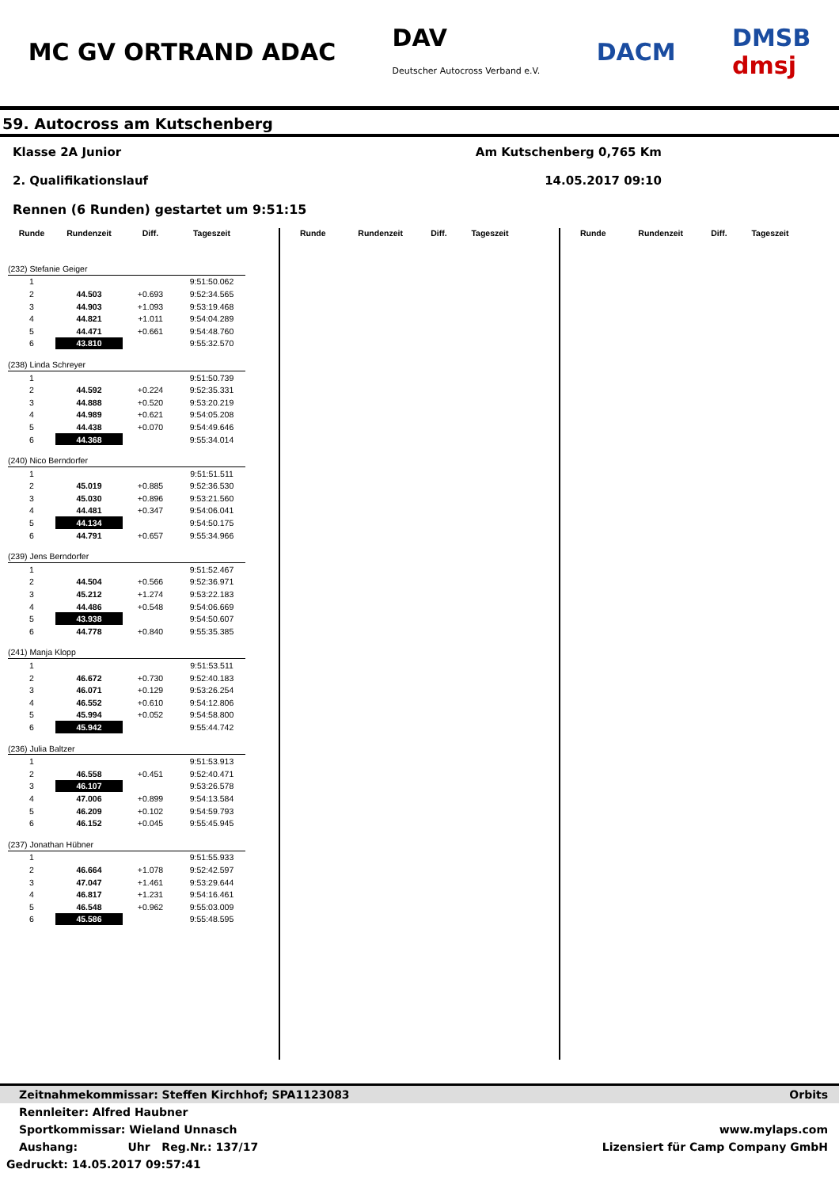MC GV ORTRAND ADAC DAV
Deutscher Autocross Verband e.V. DACM DMSB
dmsj
59. Autocross am Kutschenberg
Klasse 2A Junior Am Kutschenberg 0,765 Km
2. Qualifikationslauf 14.05.2017 09:10
Rennen (6 Runden) gestartet um 9:51:15
| Runde | Rundenzeit | Diff. | Tageszeit |
| --- | --- | --- | --- |
| (232) Stefanie Geiger | | | |
| 1 | | | 9:51:50.062 |
| 2 | 44.503 | +0.693 | 9:52:34.565 |
| 3 | 44.903 | +1.093 | 9:53:19.468 |
| 4 | 44.821 | +1.011 | 9:54:04.289 |
| 5 | 44.471 | +0.661 | 9:54:48.760 |
| 6 | 43.810 | | 9:55:32.570 |
| (238) Linda Schreyer | | | |
| 1 | | | 9:51:50.739 |
| 2 | 44.592 | +0.224 | 9:52:35.331 |
| 3 | 44.888 | +0.520 | 9:53:20.219 |
| 4 | 44.989 | +0.621 | 9:54:05.208 |
| 5 | 44.438 | +0.070 | 9:54:49.646 |
| 6 | 44.368 | | 9:55:34.014 |
| (240) Nico Berndorfer | | | |
| 1 | | | 9:51:51.511 |
| 2 | 45.019 | +0.885 | 9:52:36.530 |
| 3 | 45.030 | +0.896 | 9:53:21.560 |
| 4 | 44.481 | +0.347 | 9:54:06.041 |
| 5 | 44.134 | | 9:54:50.175 |
| 6 | 44.791 | +0.657 | 9:55:34.966 |
| (239) Jens Berndorfer | | | |
| 1 | | | 9:51:52.467 |
| 2 | 44.504 | +0.566 | 9:52:36.971 |
| 3 | 45.212 | +1.274 | 9:53:22.183 |
| 4 | 44.486 | +0.548 | 9:54:06.669 |
| 5 | 43.938 | | 9:54:50.607 |
| 6 | 44.778 | +0.840 | 9:55:35.385 |
| (241) Manja Klopp | | | |
| 1 | | | 9:51:53.511 |
| 2 | 46.672 | +0.730 | 9:52:40.183 |
| 3 | 46.071 | +0.129 | 9:53:26.254 |
| 4 | 46.552 | +0.610 | 9:54:12.806 |
| 5 | 45.994 | +0.052 | 9:54:58.800 |
| 6 | 45.942 | | 9:55:44.742 |
| (236) Julia Baltzer | | | |
| 1 | | | 9:51:53.913 |
| 2 | 46.558 | +0.451 | 9:52:40.471 |
| 3 | 46.107 | | 9:53:26.578 |
| 4 | 47.006 | +0.899 | 9:54:13.584 |
| 5 | 46.209 | +0.102 | 9:54:59.793 |
| 6 | 46.152 | +0.045 | 9:55:45.945 |
| (237) Jonathan Hübner | | | |
| 1 | | | 9:51:55.933 |
| 2 | 46.664 | +1.078 | 9:52:42.597 |
| 3 | 47.047 | +1.461 | 9:53:29.644 |
| 4 | 46.817 | +1.231 | 9:54:16.461 |
| 5 | 46.548 | +0.962 | 9:55:03.009 |
| 6 | 45.586 | | 9:55:48.595 |
| Runde | Rundenzeit | Diff. | Tageszeit |
| --- | --- | --- | --- |
| Runde | Rundenzeit | Diff. | Tageszeit |
| --- | --- | --- | --- |
Zeitnahmekommissar: Steffen Kirchhof; SPA1123083 Orbits
Rennleiter: Alfred Haubner
Sportkommissar: Wieland Unnasch www.mylaps.com
Aushang: Uhr Reg.Nr.: 137/17 Lizensiert für Camp Company GmbH
Gedruckt: 14.05.2017 09:57:41